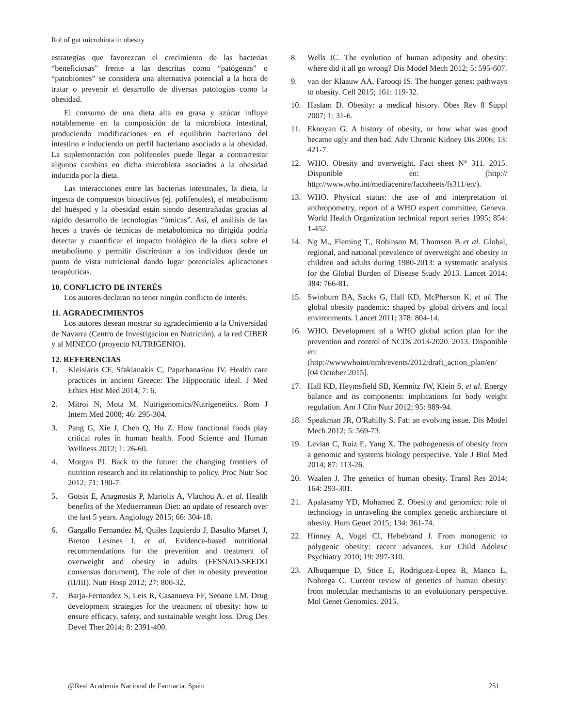Rol of gut microbiota in obesity
estrategias que favorezcan el crecimiento de las bacterias “beneficiosas” frente a las descritas como “patógenas” o “patobiontes” se considera una alternativa potencial a la hora de tratar o prevenir el desarrollo de diversas patologías como la obesidad.
El consumo de una dieta alta en grasa y azúcar influye notablemente en la composición de la microbiota intestinal, produciendo modificaciones en el equilibrio bacteriano del intestino e induciendo un perfil bacteriano asociado a la obesidad. La suplementación con polifenoles puede llegar a contrarrestar algunos cambios en dicha microbiota asociados a la obesidad inducida por la dieta.
Las interacciones entre las bacterias intestinales, la dieta, la ingesta de compuestos bioactivos (ej. polifenoles), el metabolismo del huésped y la obesidad están siendo desentrañadas gracias al rápido desarrollo de tecnologías “ómicas”. Así, el análisis de las heces a través de técnicas de metabolómica no dirigida podría detectar y cuantificar el impacto biológico de la dieta sobre el metabolismo y permitir discriminar a los individuos desde un punto de vista nutricional dando lugar potenciales aplicaciones terapéuticas.
10. CONFLICTO DE INTERÉS
Los autores declaran no tener ningún conflicto de interés.
11. AGRADECIMIENTOS
Los autores desean mostrar su agradecimiento a la Universidad de Navarra (Centro de Investigacion en Nutrición), a la red CIBER y al MINECO (proyecto NUTRIGENIO).
12. REFERENCIAS
1. Kleisiaris CF, Sfakianakis C, Papathanasiou IV. Health care practices in ancient Greece: The Hippocratic ideal. J Med Ethics Hist Med 2014; 7: 6.
2. Mitroi N, Mota M. Nutrigenomics/Nutrigenetics. Rom J Intern Med 2008; 46: 295-304.
3. Pang G, Xie J, Chen Q, Hu Z. How functional foods play critical roles in human health. Food Science and Human Wellness 2012; 1: 26-60.
4. Morgan PJ. Back to the future: the changing frontiers of nutrition research and its relationship to policy. Proc Nutr Soc 2012; 71: 190-7.
5. Gotsis E, Anagnostis P, Mariolis A, Vlachou A. et al. Health benefits of the Mediterranean Diet: an update of research over the last 5 years. Angiology 2015; 66: 304-18.
6. Gargallo Fernandez M, Quiles Izquierdo J, Basulto Marset J, Breton Lesmes I. et al. Evidence-based nutritional recommendations for the prevention and treatment of overweight and obesity in adults (FESNAD-SEEDO consensus document). The role of diet in obesity prevention (II/III). Nutr Hosp 2012; 27: 800-32.
7. Barja-Fernandez S, Leis R, Casanueva FF, Seoane LM. Drug development strategies for the treatment of obesity: how to ensure efficacy, safety, and sustainable weight loss. Drug Des Devel Ther 2014; 8: 2391-400.
8. Wells JC. The evolution of human adiposity and obesity: where did it all go wrong? Dis Model Mech 2012; 5: 595-607.
9. van der Klaauw AA, Farooqi IS. The hunger genes: pathways to obesity. Cell 2015; 161: 119-32.
10. Haslam D. Obesity: a medical history. Obes Rev 8 Suppl 2007; 1: 31-6.
11. Eknoyan G. A history of obesity, or how what was good became ugly and then bad. Adv Chronic Kidney Dis 2006; 13: 421-7.
12. WHO. Obesity and overweight. Fact sheet N° 311. 2015. Disponible en: (http:// http://www.who.int/mediacentre/factsheets/fs311/en/).
13. WHO. Physical status: the use of and interpretation of anthropometry, report of a WHO expert committee, Geneva. World Health Organization technical report series 1995; 854: 1-452.
14. Ng M., Fleming T., Robinson M, Thomson B et al. Global, regional, and national prevalence of overweight and obesity in children and adults during 1980-2013: a systematic analysis for the Global Burden of Disease Study 2013. Lancet 2014; 384: 766-81.
15. Swinburn BA, Sacks G, Hall KD, McPherson K. et al. The global obesity pandemic: shaped by global drivers and local environments. Lancet 2011; 378: 804-14.
16. WHO. Development of a WHO global action plan for the prevention and control of NCDs 2013-2020. 2013. Disponible en: (http://wwwwhoint/nmh/events/2012/draft_action_plan/en/ [04 October 2015].
17. Hall KD, Heymsfield SB, Kemnitz JW, Klein S. et al. Energy balance and its components: implications for body weight regulation. Am J Clin Nutr 2012; 95: 989-94.
18. Speakman JR, O'Rahilly S. Fat: an evolving issue. Dis Model Mech 2012; 5: 569-73.
19. Levian C, Ruiz E, Yang X. The pathogenesis of obesity from a genomic and systems biology perspective. Yale J Biol Med 2014; 87: 113-26.
20. Waalen J. The genetics of human obesity. Transl Res 2014; 164: 293-301.
21. Apalasamy YD, Mohamed Z. Obesity and genomics: role of technology in unraveling the complex genetic architecture of obesity. Hum Genet 2015; 134: 361-74.
22. Hinney A, Vogel CI, Hebebrand J. From monogenic to polygenic obesity: recent advances. Eur Child Adolesc Psychiatry 2010; 19: 297-310.
23. Albuquerque D, Stice E, Rodriguez-Lopez R, Manco L, Nobrega C. Current review of genetics of human obesity: from molecular mechanisms to an evolutionary perspective. Mol Genet Genomics. 2015.
@Real Academia Nacional de Farmacia. Spain 251